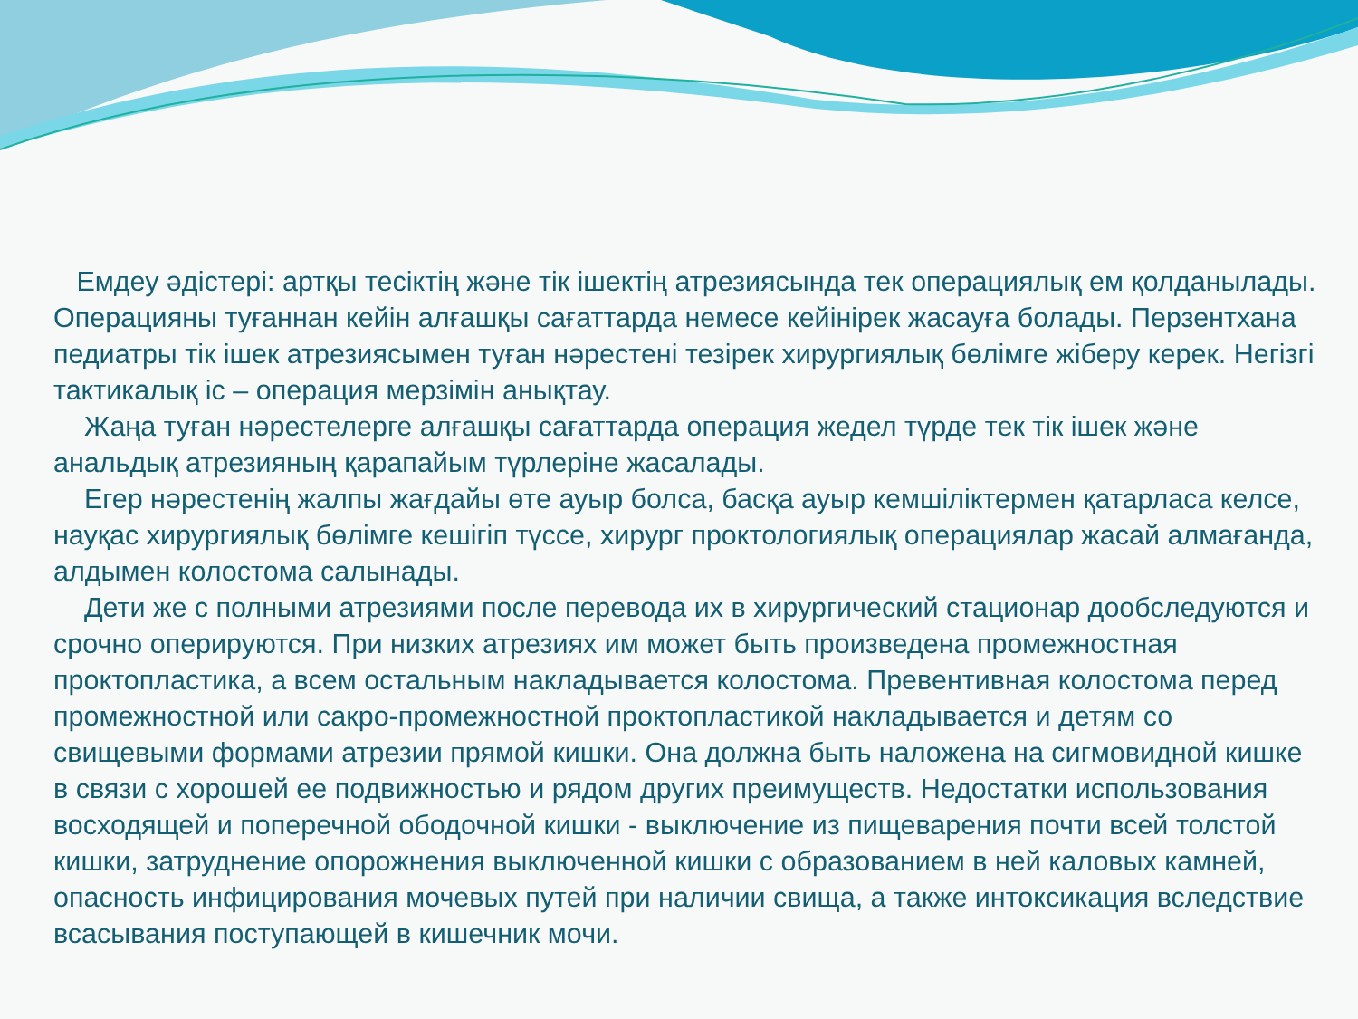Емдеу әдістері: артқы тесіктің және тік ішектің атрезиясында тек операциялық ем қолданылады. Операцияны туғаннан кейін алғашқы сағаттарда немесе кейінірек жасауға болады. Перзентхана педиатры тік ішек атрезиясымен туған нәрестені тезірек хирургиялық бөлімге жіберу керек. Негізгі тактикалық іс – операция мерзімін анықтау.
Жаңа туған нәрестелерге алғашқы сағаттарда операция жедел түрде тек тік ішек және анальдық атрезияның қарапайым түрлеріне жасалады.
Егер нәрестенің жалпы жағдайы өте ауыр болса, басқа ауыр кемшіліктермен қатарласа келсе, науқас хирургиялық бөлімге кешігіп түссе, хирург проктологиялық операциялар жасай алмағанда, алдымен колостома салынады.
Дети же с полными атрезиями после перевода их в хирургический стационар дообследуются и срочно оперируются. При низких атрезиях им может быть произведена промежностная проктопластика, а всем остальным накладывается колостома. Превентивная колостома перед промежностной или сакро-промежностной проктопластикой накладывается и детям со свищевыми формами атрезии прямой кишки. Она должна быть наложена на сигмовидной кишке в связи с хорошей ее подвижностью и рядом других преимуществ. Недостатки использования восходящей и поперечной ободочной кишки - выключение из пищеварения почти всей толстой кишки, затруднение опорожнения выключенной кишки с образованием в ней каловых камней, опасность инфицирования мочевых путей при наличии свища, а также интоксикация вследствие всасывания поступающей в кишечник мочи.